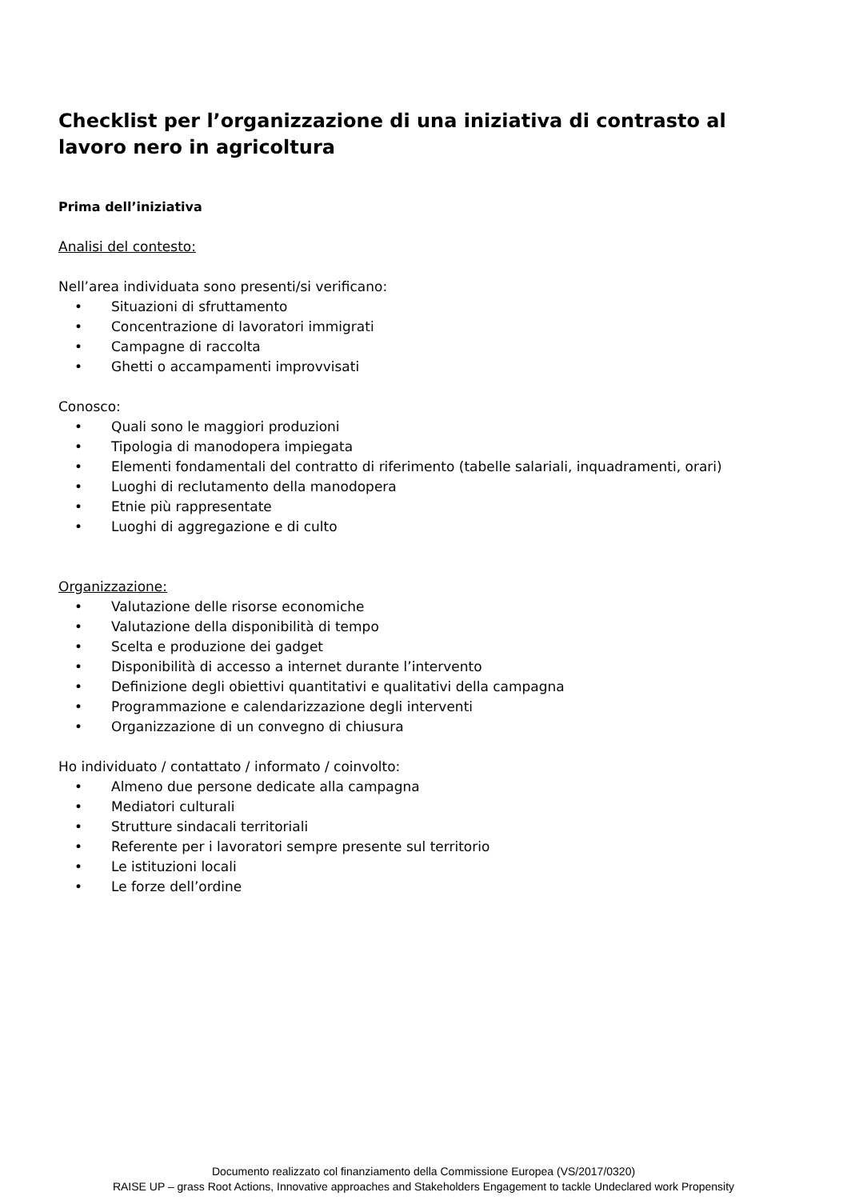Checklist per l’organizzazione di una iniziativa di contrasto al lavoro nero in agricoltura
Prima dell’iniziativa
Analisi del contesto:
Nell’area individuata sono presenti/si verificano:
• Situazioni di sfruttamento
• Concentrazione di lavoratori immigrati
• Campagne di raccolta
• Ghetti o accampamenti improvvisati
Conosco:
• Quali sono le maggiori produzioni
• Tipologia di manodopera impiegata
• Elementi fondamentali del contratto di riferimento (tabelle salariali, inquadramenti, orari)
• Luoghi di reclutamento della manodopera
• Etnie più rappresentate
• Luoghi di aggregazione e di culto
Organizzazione:
• Valutazione delle risorse economiche
• Valutazione della disponibilità di tempo
• Scelta e produzione dei gadget
• Disponibilità di accesso a internet durante l’intervento
• Definizione degli obiettivi quantitativi e qualitativi della campagna
• Programmazione e calendarizzazione degli interventi
• Organizzazione di un convegno di chiusura
Ho individuato / contattato / informato / coinvolto:
• Almeno due persone dedicate alla campagna
• Mediatori culturali
• Strutture sindacali territoriali
• Referente per i lavoratori sempre presente sul territorio
• Le istituzioni locali
• Le forze dell’ordine
Documento realizzato col finanziamento della Commissione Europea (VS/2017/0320)
RAISE UP – grass Root Actions, Innovative approaches and Stakeholders Engagement to tackle Undeclared work Propensity